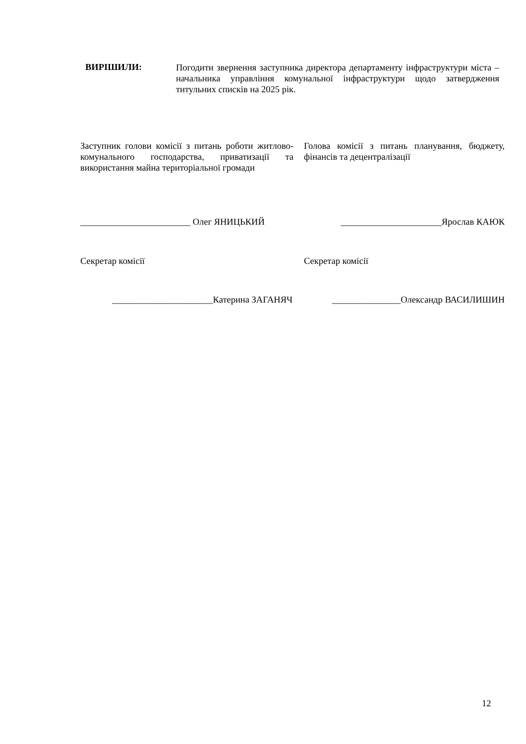ВИРІШИЛИ:
Погодити звернення заступника директора департаменту інфраструктури міста – начальника управління комунальної інфраструктури щодо затвердження титульних списків на 2025 рік.
Заступник голови комісії з питань роботи житлово-комунального господарства, приватизації та використання майна територіальної громади
Голова комісії з питань планування, бюджету, фінансів та децентралізації
________________________ Олег ЯНИЦЬКИЙ ______________________Ярослав КАЮК
Секретар комісії Секретар комісії
______________________Катерина ЗАГАНЯЧ _______________Олександр ВАСИЛИШИН
12